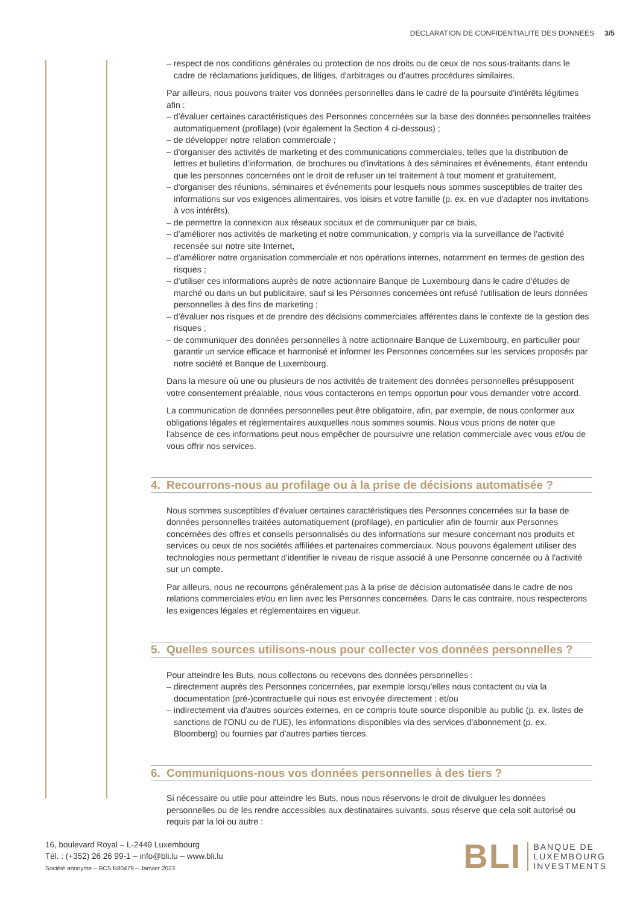DECLARATION DE CONFIDENTIALITE DES DONNEES 3/5
– respect de nos conditions générales ou protection de nos droits ou de ceux de nos sous-traitants dans le cadre de réclamations juridiques, de litiges, d'arbitrages ou d'autres procédures similaires.
Par ailleurs, nous pouvons traiter vos données personnelles dans le cadre de la poursuite d'intérêts légitimes afin :
– d'évaluer certaines caractéristiques des Personnes concernées sur la base des données personnelles traitées automatiquement (profilage) (voir également la Section 4 ci-dessous) ;
– de développer notre relation commerciale ;
– d'organiser des activités de marketing et des communications commerciales, telles que la distribution de lettres et bulletins d'information, de brochures ou d'invitations à des séminaires et événements, étant entendu que les personnes concernées ont le droit de refuser un tel traitement à tout moment et gratuitement,
– d'organiser des réunions, séminaires et événements pour lesquels nous sommes susceptibles de traiter des informations sur vos exigences alimentaires, vos loisirs et votre famille (p. ex. en vue d'adapter nos invitations à vos intérêts),
– de permettre la connexion aux réseaux sociaux et de communiquer par ce biais,
– d'améliorer nos activités de marketing et notre communication, y compris via la surveillance de l'activité recensée sur notre site Internet,
– d'améliorer notre organisation commerciale et nos opérations internes, notamment en termes de gestion des risques ;
– d'utiliser ces informations auprès de notre actionnaire Banque de Luxembourg dans le cadre d'études de marché ou dans un but publicitaire, sauf si les Personnes concernées ont refusé l'utilisation de leurs données personnelles à des fins de marketing ;
– d'évaluer nos risques et de prendre des décisions commerciales afférentes dans le contexte de la gestion des risques ;
– de communiquer des données personnelles à notre actionnaire Banque de Luxembourg, en particulier pour garantir un service efficace et harmonisé et informer les Personnes concernées sur les services proposés par notre société et Banque de Luxembourg.
Dans la mesure où une ou plusieurs de nos activités de traitement des données personnelles présupposent votre consentement préalable, nous vous contacterons en temps opportun pour vous demander votre accord.
La communication de données personnelles peut être obligatoire, afin, par exemple, de nous conformer aux obligations légales et réglementaires auxquelles nous sommes soumis. Nous vous prions de noter que l'absence de ces informations peut nous empêcher de poursuivre une relation commerciale avec vous et/ou de vous offrir nos services.
4. Recourrons-nous au profilage ou à la prise de décisions automatisée ?
Nous sommes susceptibles d'évaluer certaines caractéristiques des Personnes concernées sur la base de données personnelles traitées automatiquement (profilage), en particulier afin de fournir aux Personnes concernées des offres et conseils personnalisés ou des informations sur mesure concernant nos produits et services ou ceux de nos sociétés affiliées et partenaires commerciaux. Nous pouvons également utiliser des technologies nous permettant d'identifier le niveau de risque associé à une Personne concernée ou à l'activité sur un compte.
Par ailleurs, nous ne recourrons généralement pas à la prise de décision automatisée dans le cadre de nos relations commerciales et/ou en lien avec les Personnes concernées. Dans le cas contraire, nous respecterons les exigences légales et réglementaires en vigueur.
5. Quelles sources utilisons-nous pour collecter vos données personnelles ?
Pour atteindre les Buts, nous collectons ou recevons des données personnelles :
– directement auprès des Personnes concernées, par exemple lorsqu'elles nous contactent ou via la documentation (pré-)contractuelle qui nous est envoyée directement ; et/ou
– indirectement via d'autres sources externes, en ce compris toute source disponible au public (p. ex. listes de sanctions de l'ONU ou de l'UE), les informations disponibles via des services d'abonnement (p. ex. Bloomberg) ou fournies par d'autres parties tierces.
6. Communiquons-nous vos données personnelles à des tiers ?
Si nécessaire ou utile pour atteindre les Buts, nous nous réservons le droit de divulguer les données personnelles ou de les rendre accessibles aux destinataires suivants, sous réserve que cela soit autorisé ou requis par la loi ou autre :
16, boulevard Royal – L-2449 Luxembourg
Tél. : (+352) 26 26 99-1 – info@bli.lu – www.bli.lu
Société anonyme – RCS B80479 – Janvier 2023
BLI
BANQUE DE
LUXEMBOURG
INVESTMENTS